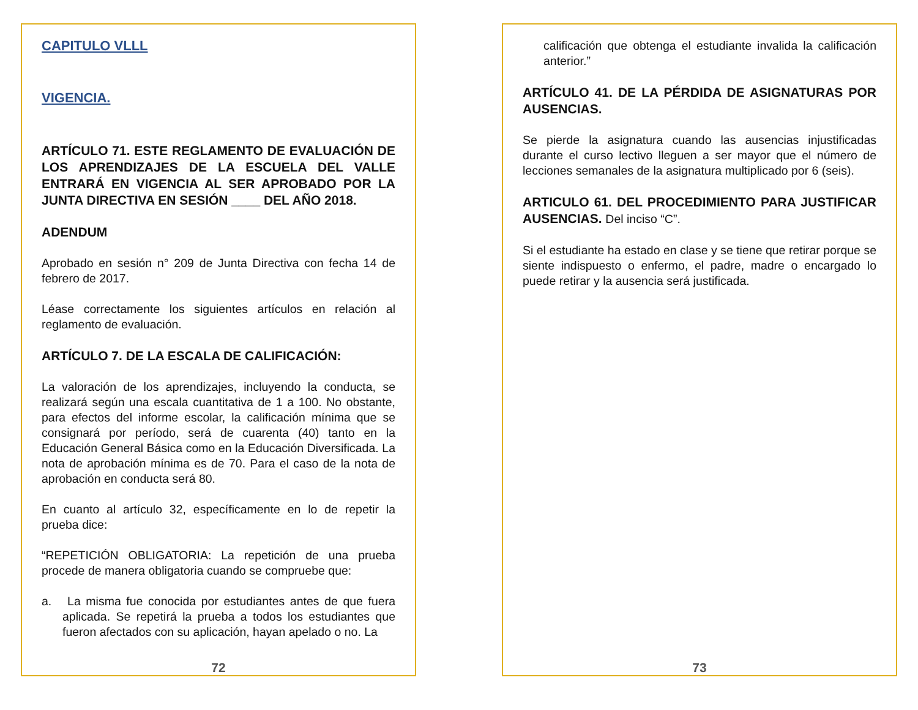CAPITULO VLLL
VIGENCIA.
ARTÍCULO 71. ESTE REGLAMENTO DE EVALUACIÓN DE LOS APRENDIZAJES DE LA ESCUELA DEL VALLE ENTRARÁ EN VIGENCIA AL SER APROBADO POR LA JUNTA DIRECTIVA EN SESIÓN ____ DEL AÑO 2018.
ADENDUM
Aprobado en sesión n° 209 de Junta Directiva con fecha 14 de febrero de 2017.
Léase correctamente los siguientes artículos en relación al reglamento de evaluación.
ARTÍCULO 7. DE LA ESCALA DE CALIFICACIÓN:
La valoración de los aprendizajes, incluyendo la conducta, se realizará según una escala cuantitativa de 1 a 100. No obstante, para efectos del informe escolar, la calificación mínima que se consignará por período, será de cuarenta (40) tanto en la Educación General Básica como en la Educación Diversificada. La nota de aprobación mínima es de 70. Para el caso de la nota de aprobación en conducta será 80.
En cuanto al artículo 32, específicamente en lo de repetir la prueba dice:
“REPETICIÓN OBLIGATORIA: La repetición de una prueba procede de manera obligatoria cuando se compruebe que:
a. La misma fue conocida por estudiantes antes de que fuera aplicada. Se repetirá la prueba a todos los estudiantes que fueron afectados con su aplicación, hayan apelado o no. La
72
calificación que obtenga el estudiante invalida la calificación anterior.”
ARTÍCULO 41. DE LA PÉRDIDA DE ASIGNATURAS POR AUSENCIAS.
Se pierde la asignatura cuando las ausencias injustificadas durante el curso lectivo lleguen a ser mayor que el número de lecciones semanales de la asignatura multiplicado por 6 (seis).
ARTICULO 61. DEL PROCEDIMIENTO PARA JUSTIFICAR AUSENCIAS. Del inciso “C”.
Si el estudiante ha estado en clase y se tiene que retirar porque se siente indispuesto o enfermo, el padre, madre o encargado lo puede retirar y la ausencia será justificada.
73